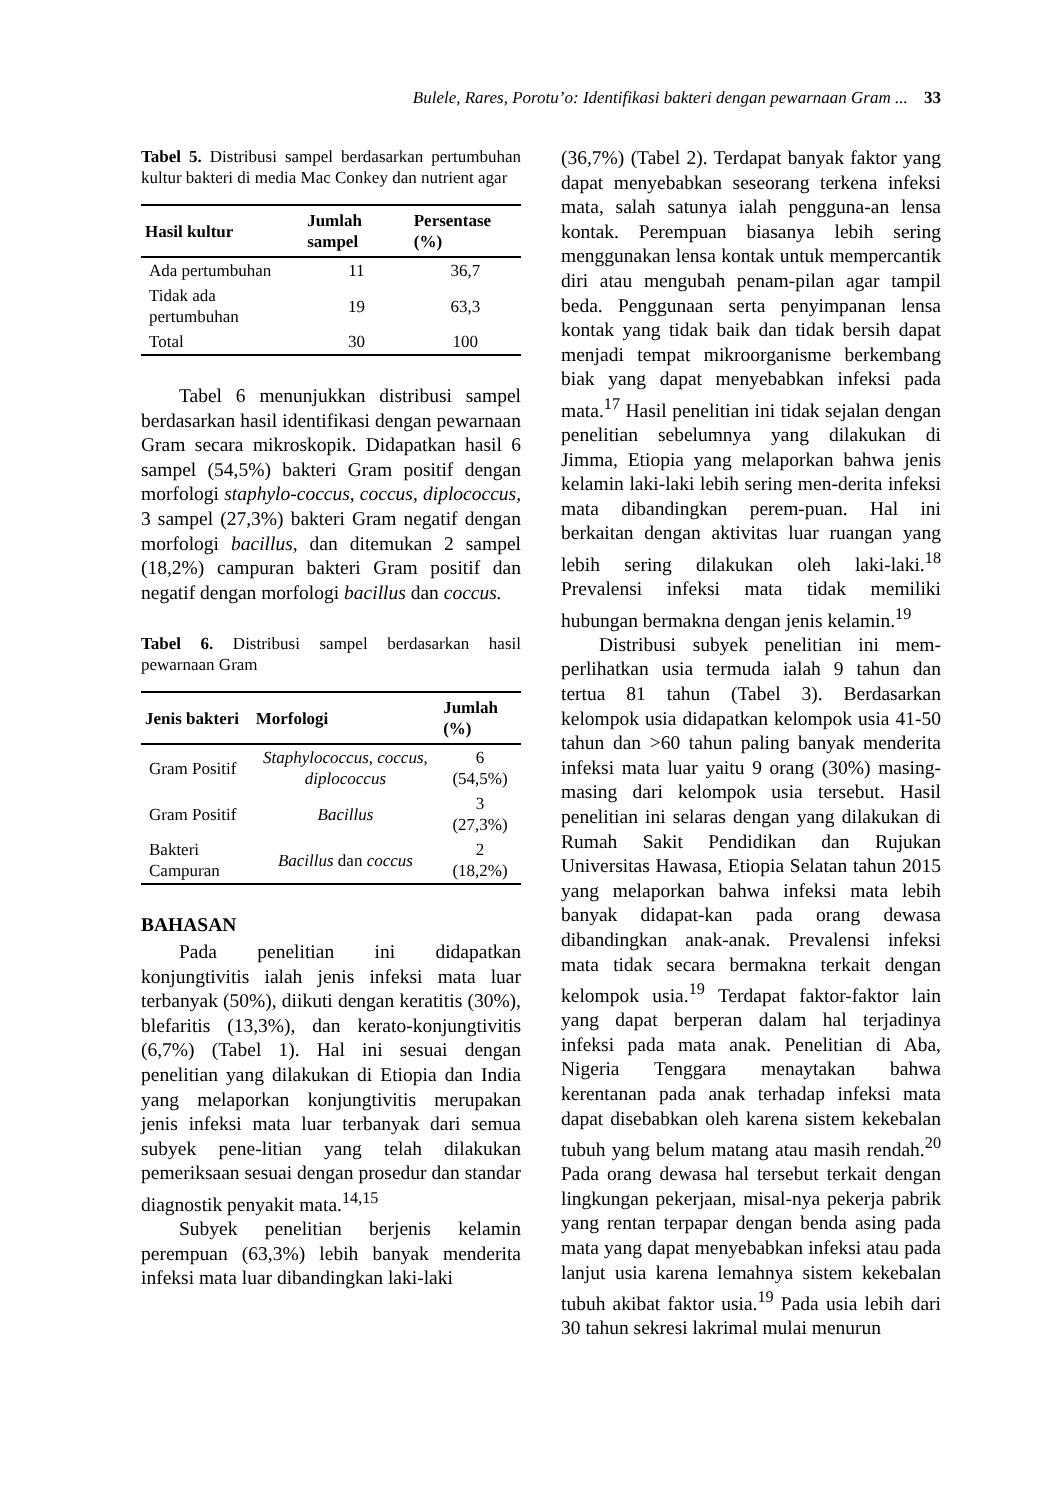Bulele, Rares, Porotu’o: Identifikasi bakteri dengan pewarnaan Gram ... 33
Tabel 5. Distribusi sampel berdasarkan pertumbuhan kultur bakteri di media Mac Conkey dan nutrient agar
| Hasil kultur | Jumlah sampel | Persentase (%) |
| --- | --- | --- |
| Ada pertumbuhan | 11 | 36,7 |
| Tidak ada pertumbuhan | 19 | 63,3 |
| Total | 30 | 100 |
Tabel 6 menunjukkan distribusi sampel berdasarkan hasil identifikasi dengan pewarnaan Gram secara mikroskopik. Didapatkan hasil 6 sampel (54,5%) bakteri Gram positif dengan morfologi staphylo-coccus, coccus, diplococcus, 3 sampel (27,3%) bakteri Gram negatif dengan morfologi bacillus, dan ditemukan 2 sampel (18,2%) campuran bakteri Gram positif dan negatif dengan morfologi bacillus dan coccus.
Tabel 6. Distribusi sampel berdasarkan hasil pewarnaan Gram
| Jenis bakteri | Morfologi | Jumlah (%) |
| --- | --- | --- |
| Gram Positif | Staphylococcus, coccus, diplococcus | 6 (54,5%) |
| Gram Positif | Bacillus | 3 (27,3%) |
| Bakteri Campuran | Bacillus dan coccus | 2 (18,2%) |
BAHASAN
Pada penelitian ini didapatkan konjungtivitis ialah jenis infeksi mata luar terbanyak (50%), diikuti dengan keratitis (30%), blefaritis (13,3%), dan kerato-konjungtivitis (6,7%) (Tabel 1). Hal ini sesuai dengan penelitian yang dilakukan di Etiopia dan India yang melaporkan konjungtivitis merupakan jenis infeksi mata luar terbanyak dari semua subyek pene-litian yang telah dilakukan pemeriksaan sesuai dengan prosedur dan standar diagnostik penyakit mata.<sup>14,15</sup>
Subyek penelitian berjenis kelamin perempuan (63,3%) lebih banyak menderita infeksi mata luar dibandingkan laki-laki
(36,7%) (Tabel 2). Terdapat banyak faktor yang dapat menyebabkan seseorang terkena infeksi mata, salah satunya ialah pengguna-an lensa kontak. Perempuan biasanya lebih sering menggunakan lensa kontak untuk mempercantik diri atau mengubah penam-pilan agar tampil beda. Penggunaan serta penyimpanan lensa kontak yang tidak baik dan tidak bersih dapat menjadi tempat mikroorganisme berkembang biak yang dapat menyebabkan infeksi pada mata.<sup>17</sup> Hasil penelitian ini tidak sejalan dengan penelitian sebelumnya yang dilakukan di Jimma, Etiopia yang melaporkan bahwa jenis kelamin laki-laki lebih sering men-derita infeksi mata dibandingkan perem-puan. Hal ini berkaitan dengan aktivitas luar ruangan yang lebih sering dilakukan oleh laki-laki.<sup>18</sup> Prevalensi infeksi mata tidak memiliki hubungan bermakna dengan jenis kelamin.<sup>19</sup>
Distribusi subyek penelitian ini mem-perlihatkan usia termuda ialah 9 tahun dan tertua 81 tahun (Tabel 3). Berdasarkan kelompok usia didapatkan kelompok usia 41-50 tahun dan >60 tahun paling banyak menderita infeksi mata luar yaitu 9 orang (30%) masing-masing dari kelompok usia tersebut. Hasil penelitian ini selaras dengan yang dilakukan di Rumah Sakit Pendidikan dan Rujukan Universitas Hawasa, Etiopia Selatan tahun 2015 yang melaporkan bahwa infeksi mata lebih banyak didapat-kan pada orang dewasa dibandingkan anak-anak. Prevalensi infeksi mata tidak secara bermakna terkait dengan kelompok usia.<sup>19</sup> Terdapat faktor-faktor lain yang dapat berperan dalam hal terjadinya infeksi pada mata anak. Penelitian di Aba, Nigeria Tenggara menaytakan bahwa kerentanan pada anak terhadap infeksi mata dapat disebabkan oleh karena sistem kekebalan tubuh yang belum matang atau masih rendah.<sup>20</sup> Pada orang dewasa hal tersebut terkait dengan lingkungan pekerjaan, misal-nya pekerja pabrik yang rentan terpapar dengan benda asing pada mata yang dapat menyebabkan infeksi atau pada lanjut usia karena lemahnya sistem kekebalan tubuh akibat faktor usia.<sup>19</sup> Pada usia lebih dari 30 tahun sekresi lakrimal mulai menurun